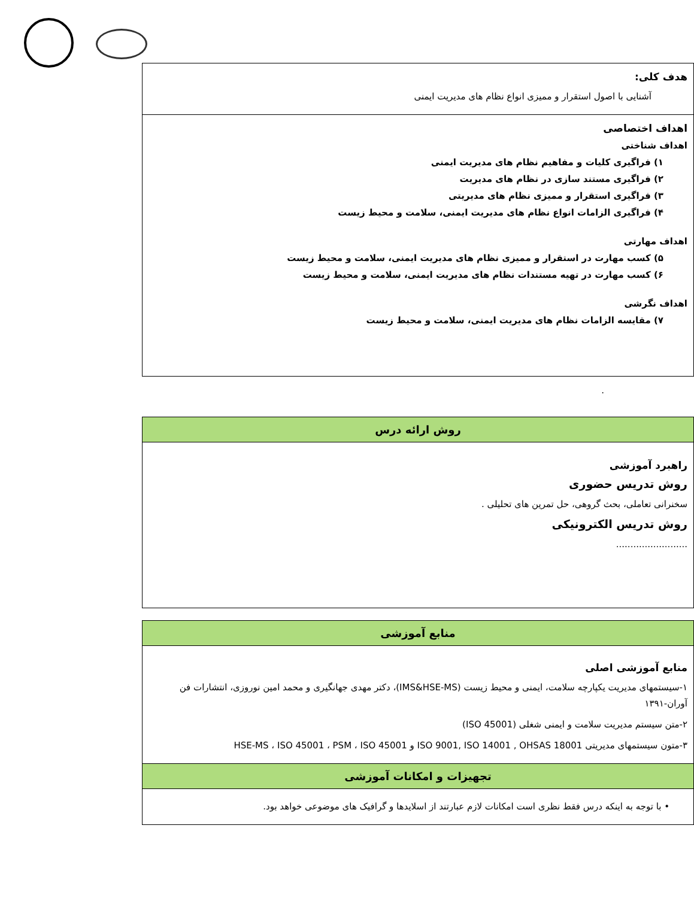| هدف کلی: آشنایی با اصول استقرار و ممیزی انواع نظام های مدیریت ایمنی |
| اهداف اختصاصی اهداف شناختی ۱) فراگیری کلیات و مفاهیم نظام های مدیریت ایمنی ۲) فراگیری مستند سازی در نظام های مدیریت ۳) فراگیری استقرار و ممیزی نظام های مدیریتی ۴) فراگیری الزامات انواع نظام های مدیریت ایمنی، سلامت و محیط زیست اهداف مهارتی ۵) کسب مهارت در استقرار و ممیزی نظام های مدیریت ایمنی، سلامت و محیط زیست ۶) کسب مهارت در تهیه مستندات نظام های مدیریت ایمنی، سلامت و محیط زیست اهداف نگرشی ۷) مقایسه الزامات نظام های مدیریت ایمنی، سلامت و محیط زیست |
.
| روش ارائه درس |
| راهبرد آموزشی روش تدریس حضوری سخنرانی تعاملی، بحث گروهی، حل تمرین های تحلیلی . روش تدریس الکترونیکی ......................... |
| منابع آموزشی |
| منابع آموزشی اصلی ۱-سیستمهای مدیریت یکپارچه سلامت، ایمنی و محیط زیست (IMS&HSE-MS)، دکتر مهدی جهانگیری و محمد امین نوروزی، انتشارات فن آوران-۱۳۹۱ ۲-متن سیستم مدیریت سلامت و ایمنی شغلی (ISO 45001) ۳-متون سیستمهای مدیریتی ISO 9001, ISO 14001 , OHSAS 18001 و HSE-MS ، ISO 45001 ، PSM ، ISO 45001 |
| تجهیزات و امکانات آموزشی |
| • با توجه به اینکه درس فقط نظری است امکانات لازم عبارتند از اسلایدها و گرافیک های موضوعی خواهد بود. |